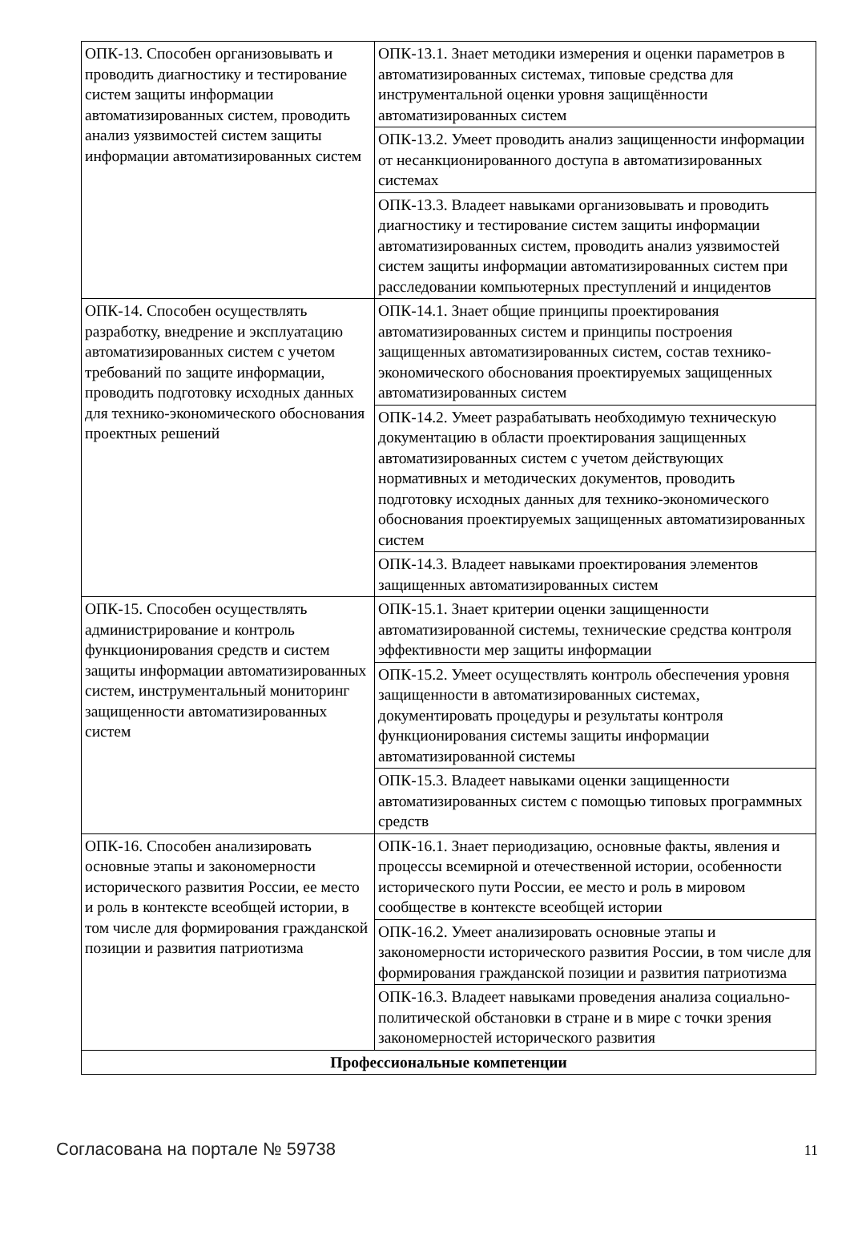| ОПК-13. Способен организовывать и проводить диагностику и тестирование систем защиты информации автоматизированных систем, проводить анализ уязвимостей систем защиты информации автоматизированных систем | ОПК-13.1. Знает методики измерения и оценки параметров в автоматизированных системах, типовые средства для инструментальной оценки уровня защищённости автоматизированных систем |
| | ОПК-13.2. Умеет проводить анализ защищенности информации от несанкционированного доступа в автоматизированных системах |
| | ОПК-13.3. Владеет навыками организовывать и проводить диагностику и тестирование систем защиты информации автоматизированных систем, проводить анализ уязвимостей систем защиты информации автоматизированных систем при расследовании компьютерных преступлений и инцидентов |
| ОПК-14. Способен осуществлять разработку, внедрение и эксплуатацию автоматизированных систем с учетом требований по защите информации, проводить подготовку исходных данных для технико-экономического обоснования проектных решений | ОПК-14.1. Знает общие принципы проектирования автоматизированных систем и принципы построения защищенных автоматизированных систем, состав технико-экономического обоснования проектируемых защищенных автоматизированных систем |
| | ОПК-14.2. Умеет разрабатывать необходимую техническую документацию в области проектирования защищенных автоматизированных систем с учетом действующих нормативных и методических документов, проводить подготовку исходных данных для технико-экономического обоснования проектируемых защищенных автоматизированных систем |
| | ОПК-14.3. Владеет навыками проектирования элементов защищенных автоматизированных систем |
| ОПК-15. Способен осуществлять администрирование и контроль функционирования средств и систем защиты информации автоматизированных систем, инструментальный мониторинг защищенности автоматизированных систем | ОПК-15.1. Знает критерии оценки защищенности автоматизированной системы, технические средства контроля эффективности мер защиты информации |
| | ОПК-15.2. Умеет осуществлять контроль обеспечения уровня защищенности в автоматизированных системах, документировать процедуры и результаты контроля функционирования системы защиты информации автоматизированной системы |
| | ОПК-15.3. Владеет навыками оценки защищенности автоматизированных систем с помощью типовых программных средств |
| ОПК-16. Способен анализировать основные этапы и закономерности исторического развития России, ее место и роль в контексте всеобщей истории, в том числе для формирования гражданской позиции и развития патриотизма | ОПК-16.1. Знает периодизацию, основные факты, явления и процессы всемирной и отечественной истории, особенности исторического пути России, ее место и роль в мировом сообществе в контексте всеобщей истории |
| | ОПК-16.2. Умеет анализировать основные этапы и закономерности исторического развития России, в том числе для формирования гражданской позиции и развития патриотизма |
| | ОПК-16.3. Владеет навыками проведения анализа социально-политической обстановки в стране и в мире с точки зрения закономерностей исторического развития |
| Профессиональные компетенции | |
Согласована на портале № 59738 11